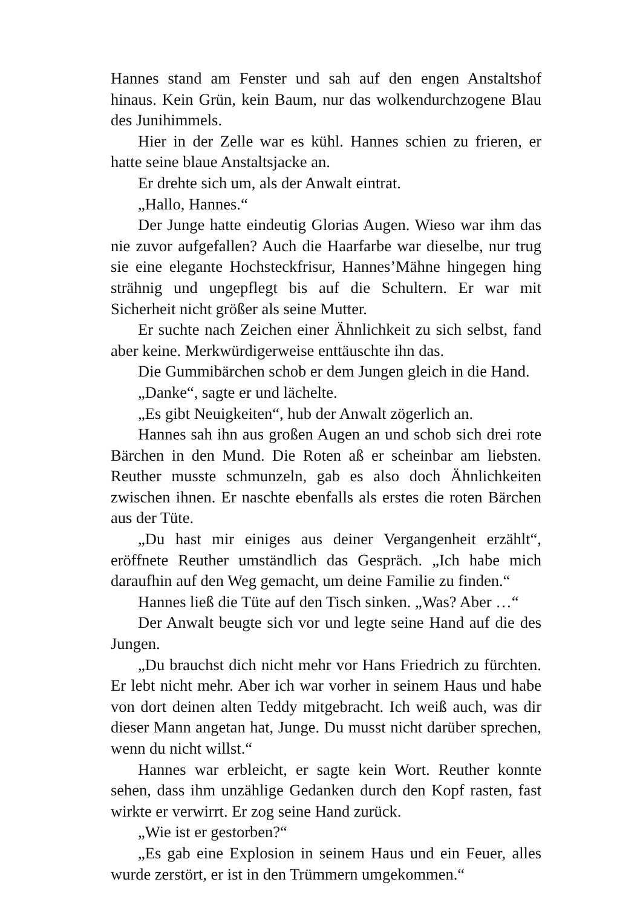Hannes stand am Fenster und sah auf den engen Anstaltshof hinaus. Kein Grün, kein Baum, nur das wolkendurchzogene Blau des Junihimmels.
Hier in der Zelle war es kühl. Hannes schien zu frieren, er hatte seine blaue Anstaltsjacke an.
Er drehte sich um, als der Anwalt eintrat.
„Hallo, Hannes.“
Der Junge hatte eindeutig Glorias Augen. Wieso war ihm das nie zuvor aufgefallen? Auch die Haarfarbe war dieselbe, nur trug sie eine elegante Hochsteckfrisur, Hannes’Mähne hingegen hing strähnig und ungepflegt bis auf die Schultern. Er war mit Sicherheit nicht größer als seine Mutter.
Er suchte nach Zeichen einer Ähnlichkeit zu sich selbst, fand aber keine. Merkwürdigerweise enttäuschte ihn das.
Die Gummibärchen schob er dem Jungen gleich in die Hand.
„Danke“, sagte er und lächelte.
„Es gibt Neuigkeiten“, hub der Anwalt zögerlich an.
Hannes sah ihn aus großen Augen an und schob sich drei rote Bärchen in den Mund. Die Roten aß er scheinbar am liebsten. Reuther musste schmunzeln, gab es also doch Ähnlichkeiten zwischen ihnen. Er naschte ebenfalls als erstes die roten Bärchen aus der Tüte.
„Du hast mir einiges aus deiner Vergangenheit erzählt“, eröffnete Reuther umständlich das Gespräch. „Ich habe mich daraufhin auf den Weg gemacht, um deine Familie zu finden.“
Hannes ließ die Tüte auf den Tisch sinken. „Was? Aber …“
Der Anwalt beugte sich vor und legte seine Hand auf die des Jungen.
„Du brauchst dich nicht mehr vor Hans Friedrich zu fürchten. Er lebt nicht mehr. Aber ich war vorher in seinem Haus und habe von dort deinen alten Teddy mitgebracht. Ich weiß auch, was dir dieser Mann angetan hat, Junge. Du musst nicht darüber sprechen, wenn du nicht willst.“
Hannes war erbleicht, er sagte kein Wort. Reuther konnte sehen, dass ihm unzählige Gedanken durch den Kopf rasten, fast wirkte er verwirrt. Er zog seine Hand zurück.
„Wie ist er gestorben?“
„Es gab eine Explosion in seinem Haus und ein Feuer, alles wurde zerstört, er ist in den Trümmern umgekommen.“